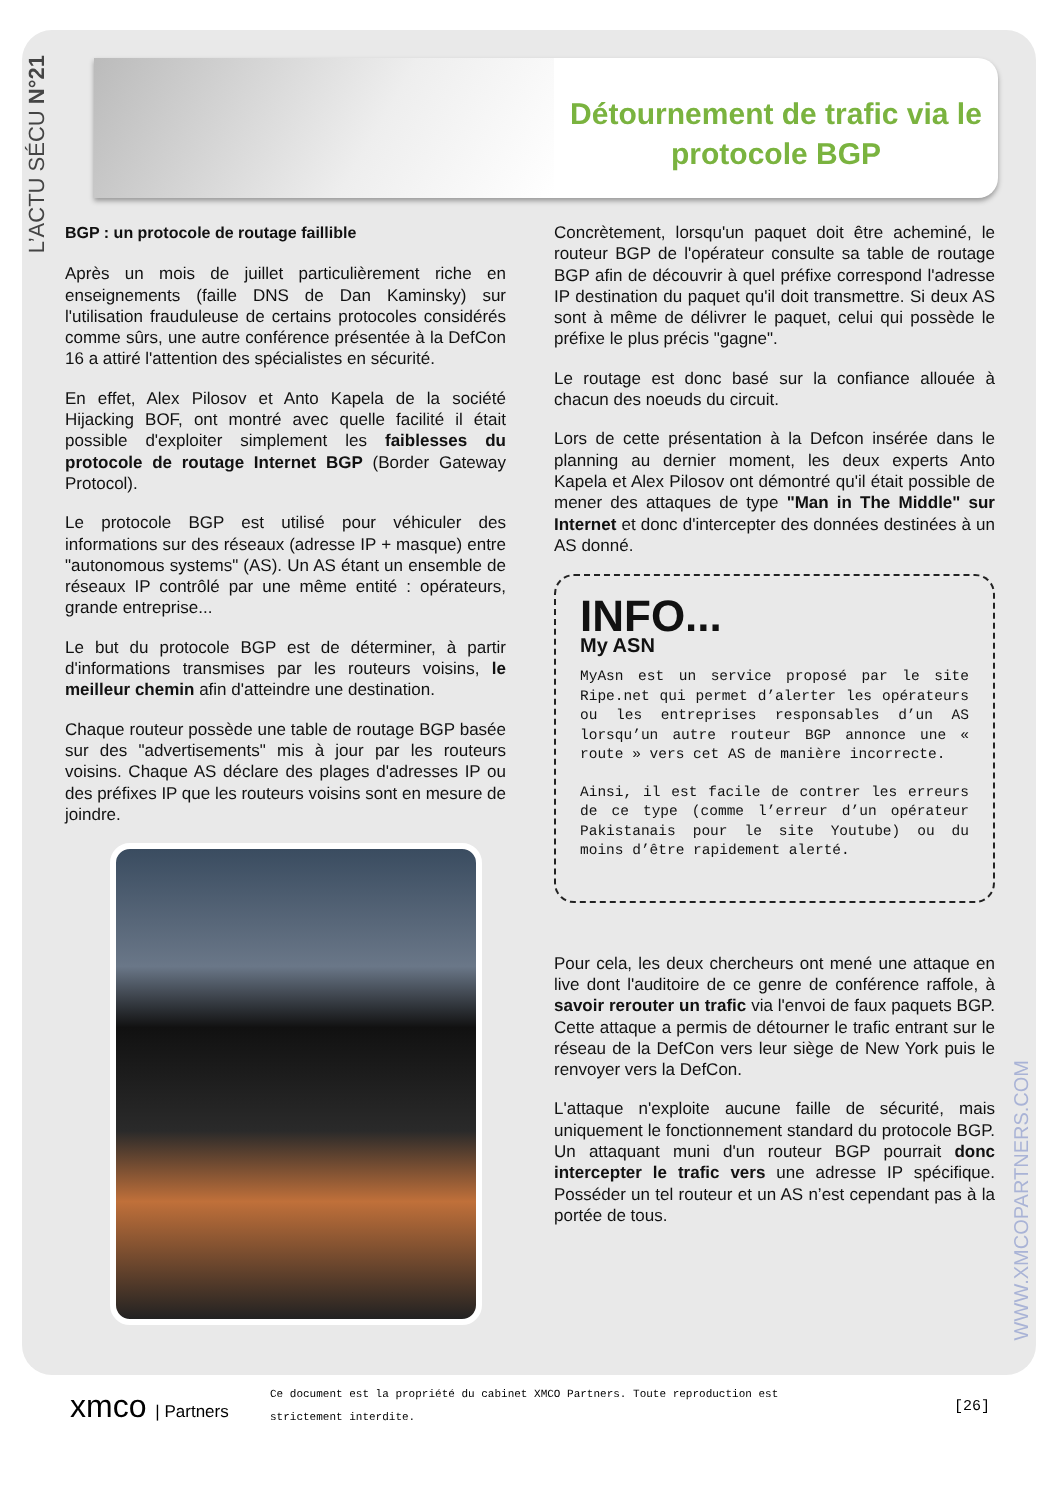L’ACTU SÉCU N°21
Détournement de trafic via le protocole BGP
BGP : un protocole de routage faillible
Après un mois de juillet particulièrement riche en enseignements (faille DNS de Dan Kaminsky) sur l'utilisation frauduleuse de certains protocoles considérés comme sûrs, une autre conférence présentée à la DefCon 16 a attiré l'attention des spécialistes en sécurité.
En effet, Alex Pilosov et Anto Kapela de la société Hijacking BOF, ont montré avec quelle facilité il était possible d'exploiter simplement les faiblesses du protocole de routage Internet BGP (Border Gateway Protocol).
Le protocole BGP est utilisé pour véhiculer des informations sur des réseaux (adresse IP + masque) entre "autonomous systems" (AS). Un AS étant un ensemble de réseaux IP contrôlé par une même entité : opérateurs, grande entreprise...
Le but du protocole BGP est de déterminer, à partir d'informations transmises par les routeurs voisins, le meilleur chemin afin d'atteindre une destination.
Chaque routeur possède une table de routage BGP basée sur des "advertisements" mis à jour par les routeurs voisins. Chaque AS déclare des plages d'adresses IP ou des préfixes IP que les routeurs voisins sont en mesure de joindre.
Concrètement, lorsqu'un paquet doit être acheminé, le routeur BGP de l'opérateur consulte sa table de routage BGP afin de découvrir à quel préfixe correspond l'adresse IP destination du paquet qu'il doit transmettre. Si deux AS sont à même de délivrer le paquet, celui qui possède le préfixe le plus précis "gagne".
Le routage est donc basé sur la confiance allouée à chacun des noeuds du circuit.
Lors de cette présentation à la Defcon insérée dans le planning au dernier moment, les deux experts Anto Kapela et Alex Pilosov ont démontré qu'il était possible de mener des attaques de type "Man in The Middle" sur Internet et donc d'intercepter des données destinées à un AS donné.
INFO...
My ASN
MyAsn est un service proposé par le site Ripe.net qui permet d’alerter les opérateurs ou les entreprises responsables d’un AS lorsqu’un autre routeur BGP annonce une « route » vers cet AS de manière incorrecte.
Ainsi, il est facile de contrer les erreurs de ce type (comme l’erreur d’un opérateur Pakistanais pour le site Youtube) ou du moins d’être rapidement alerté.
Pour cela, les deux chercheurs ont mené une attaque en live dont l'auditoire de ce genre de conférence raffole, à savoir rerouter un trafic via l'envoi de faux paquets BGP. Cette attaque a permis de détourner le trafic entrant sur le réseau de la DefCon vers leur siège de New York puis le renvoyer vers la DefCon.
L'attaque n'exploite aucune faille de sécurité, mais uniquement le fonctionnement standard du protocole BGP. Un attaquant muni d'un routeur BGP pourrait donc intercepter le trafic vers une adresse IP spécifique. Posséder un tel routeur et un AS n’est cependant pas à la portée de tous.
WWW.XMCOPARTNERS.COM
xmco | Partners
Ce document est la propriété du cabinet XMCO Partners. Toute reproduction est
strictement interdite.
[26]